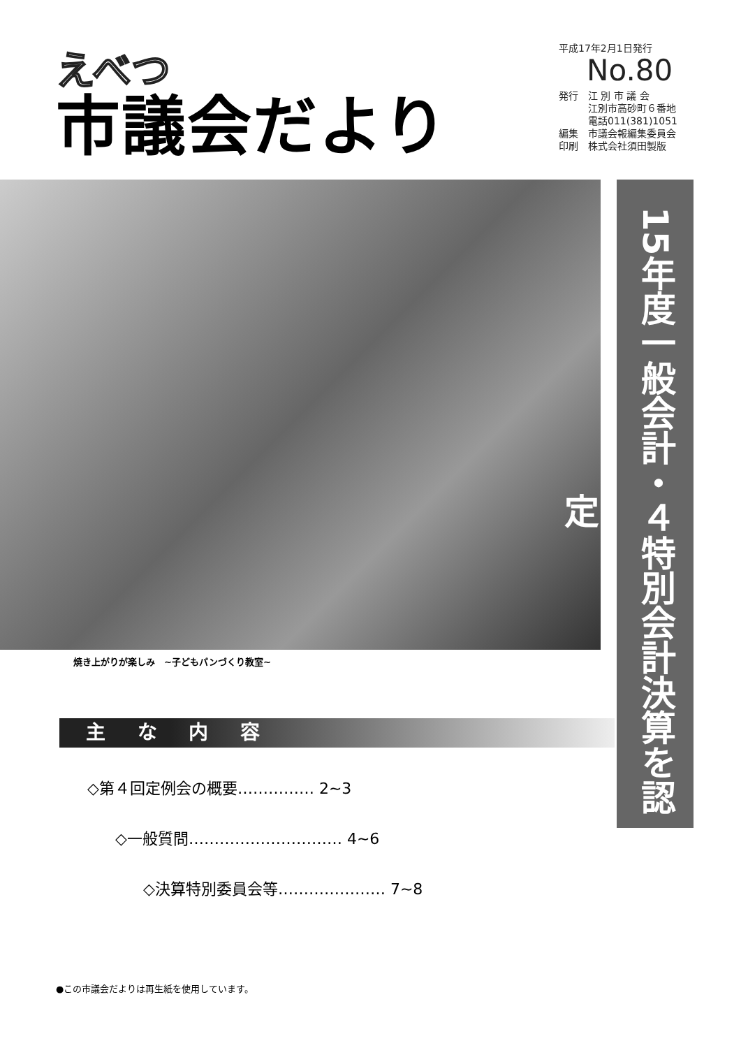えべつ
市議会だより
平成17年2月1日発行
No.80
発行　江 別 市 議 会
　　　江別市高砂町６番地
　　　電話011(381)1051
編集　市議会報編集委員会
印刷　株式会社須田製版
焼き上がりが楽しみ　~子どもパンづくり教室~
15年度一般会計・４特別会計決算を認定
主 な 内 容
◇第４回定例会の概要…………… 2~3
◇一般質問………………………… 4~6
◇決算特別委員会等………………… 7~8
●この市議会だよりは再生紙を使用しています。